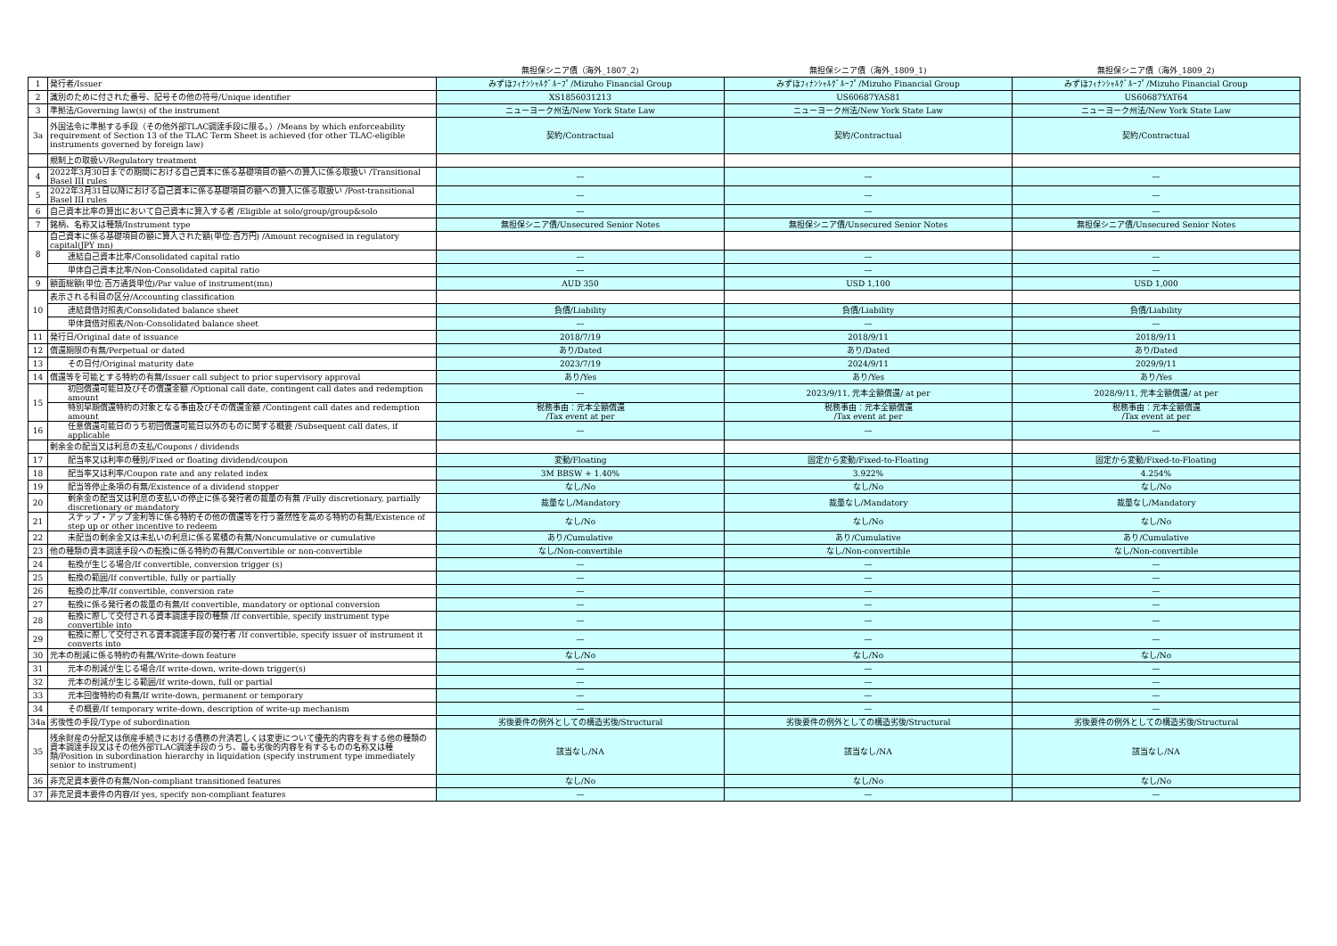| | | 無担保シニア債（海外_1807_2) | 無担保シニア債（海外_1809_1) | 無担保シニア債（海外_1809_2) |
| --- | --- | --- | --- | --- |
| 1 | 発行者/Issuer | みずほﾌｨﾅﾝｼｬﾙｸﾞﾙｰﾌﾟ/Mizuho Financial Group | みずほﾌｨﾅﾝｼｬﾙｸﾞﾙｰﾌﾟ/Mizuho Financial Group | みずほﾌｨﾅﾝｼｬﾙｸﾞﾙｰﾌﾟ/Mizuho Financial Group |
| 2 | 識別のために付された番号、記号その他の符号/Unique identifier | XS1856031213 | US60687YAS81 | US60687YAT64 |
| 3 | 準拠法/Governing law(s) of the instrument | ニューヨーク州法/New York State Law | ニューヨーク州法/New York State Law | ニューヨーク州法/New York State Law |
| 3a | 外国法令に準拠する手段（その他外部TLAC調達手段に限る。）/Means by which enforceability requirement of Section 13 of the TLAC Term Sheet is achieved (for other TLAC-eligible instruments governed by foreign law) | 契約/Contractual | 契約/Contractual | 契約/Contractual |
| | 規制上の取扱い/Regulatory treatment | | | |
| 4 | 2022年3月30日までの期間における自己資本に係る基礎項目の額への算入に係る取扱い /Transitional Basel III rules | — | — | — |
| 5 | 2022年3月31日以降における自己資本に係る基礎項目の額への算入に係る取扱い /Post-transitional Basel III rules | — | — | — |
| 6 | 自己資本比率の算出において自己資本に算入する者 /Eligible at solo/group/group&solo | — | — | — |
| 7 | 銘柄、名称又は種類/Instrument type | 無担保シニア債/Unsecured Senior Notes | 無担保シニア債/Unsecured Senior Notes | 無担保シニア債/Unsecured Senior Notes |
| 8 | 自己資本に係る基礎項目の額に算入された額(単位:百万円) /Amount recognised in regulatory capital(JPY mn) | | | |
| | 連結自己資本比率/Consolidated capital ratio | — | — | — |
| | 単体自己資本比率/Non-Consolidated capital ratio | — | — | — |
| 9 | 額面総額(単位:百万通貨単位)/Par value of instrument(mn) | AUD 350 | USD 1,100 | USD 1,000 |
| 10 | 表示される科目の区分/Accounting classification | | | |
| | 連結貸借対照表/Consolidated balance sheet | 負債/Liability | 負債/Liability | 負債/Liability |
| | 単体貸借対照表/Non-Consolidated balance sheet | — | — | — |
| 11 | 発行日/Original date of issuance | 2018/7/19 | 2018/9/11 | 2018/9/11 |
| 12 | 償還期限の有無/Perpetual or dated | あり/Dated | あり/Dated | あり/Dated |
| 13 | その日付/Original maturity date | 2023/7/19 | 2024/9/11 | 2029/9/11 |
| 14 | 償還等を可能とする特約の有無/Issuer call subject to prior supervisory approval | あり/Yes | あり/Yes | あり/Yes |
| 15 | 初回償還可能日及びその償還金額 /Optional call date, contingent call dates and redemption amount | — | 2023/9/11, 元本全額償還/ at per | 2028/9/11, 元本全額償還/ at per |
| | 特別早期償還特約の対象となる事由及びその償還金額 /Contingent call dates and redemption amount | 税務事由：元本全額償還 /Tax event at per | 税務事由：元本全額償還 /Tax event at per | 税務事由：元本全額償還 /Tax event at per |
| 16 | 任意償還可能日のうち初回償還可能日以外のものに関する概要 /Subsequent call dates, if applicable | — | — | — |
| | 剰余金の配当又は利息の支払/Coupons / dividends | | | |
| 17 | 配当率又は利率の種別/Fixed or floating dividend/coupon | 変動/Floating | 固定から変動/Fixed-to-Floating | 固定から変動/Fixed-to-Floating |
| 18 | 配当率又は利率/Coupon rate and any related index | 3M BBSW + 1.40% | 3.922% | 4.254% |
| 19 | 配当等停止条項の有無/Existence of a dividend stopper | なし/No | なし/No | なし/No |
| 20 | 剰余金の配当又は利息の支払いの停止に係る発行者の裁量の有無 /Fully discretionary, partially discretionary or mandatory | 裁量なし/Mandatory | 裁量なし/Mandatory | 裁量なし/Mandatory |
| 21 | ステップ・アップ金利等に係る特約その他の償還等を行う蓋然性を高める特約の有無/Existence of step up or other incentive to redeem | なし/No | なし/No | なし/No |
| 22 | 未配当の剰余金又は未払いの利息に係る累積の有無/Noncumulative or cumulative | あり/Cumulative | あり/Cumulative | あり/Cumulative |
| 23 | 他の種類の資本調達手段への転換に係る特約の有無/Convertible or non-convertible | なし/Non-convertible | なし/Non-convertible | なし/Non-convertible |
| 24 | 転換が生じる場合/If convertible, conversion trigger (s) | — | — | — |
| 25 | 転換の範囲/If convertible, fully or partially | — | — | — |
| 26 | 転換の比率/If convertible, conversion rate | — | — | — |
| 27 | 転換に係る発行者の裁量の有無/If convertible, mandatory or optional conversion | — | — | — |
| 28 | 転換に際して交付される資本調達手段の種類 /If convertible, specify instrument type convertible into | — | — | — |
| 29 | 転換に際して交付される資本調達手段の発行者 /If convertible, specify issuer of instrument it converts into | — | — | — |
| 30 | 元本の削減に係る特約の有無/Write-down feature | なし/No | なし/No | なし/No |
| 31 | 元本の削減が生じる場合/If write-down, write-down trigger(s) | — | — | — |
| 32 | 元本の削減が生じる範囲/If write-down, full or partial | — | — | — |
| 33 | 元本回復特約の有無/If write-down, permanent or temporary | — | — | — |
| 34 | その概要/If temporary write-down, description of write-up mechanism | — | — | — |
| 34a | 劣後性の手段/Type of subordination | 劣後要件の例外としての構造劣後/Structural | 劣後要件の例外としての構造劣後/Structural | 劣後要件の例外としての構造劣後/Structural |
| 35 | 残余財産の分配又は倒産手続きにおける債務の弁済若しくは変更について優先的内容を有する他の種類の資本調達手段又はその他外部TLAC調達手段のうち、最も劣後的内容を有するものの名称又は種類/Position in subordination hierarchy in liquidation (specify instrument type immediately senior to instrument) | 該当なし/NA | 該当なし/NA | 該当なし/NA |
| 36 | 非充足資本要件の有無/Non-compliant transitioned features | なし/No | なし/No | なし/No |
| 37 | 非充足資本要件の内容/If yes, specify non-compliant features | — | — | — |